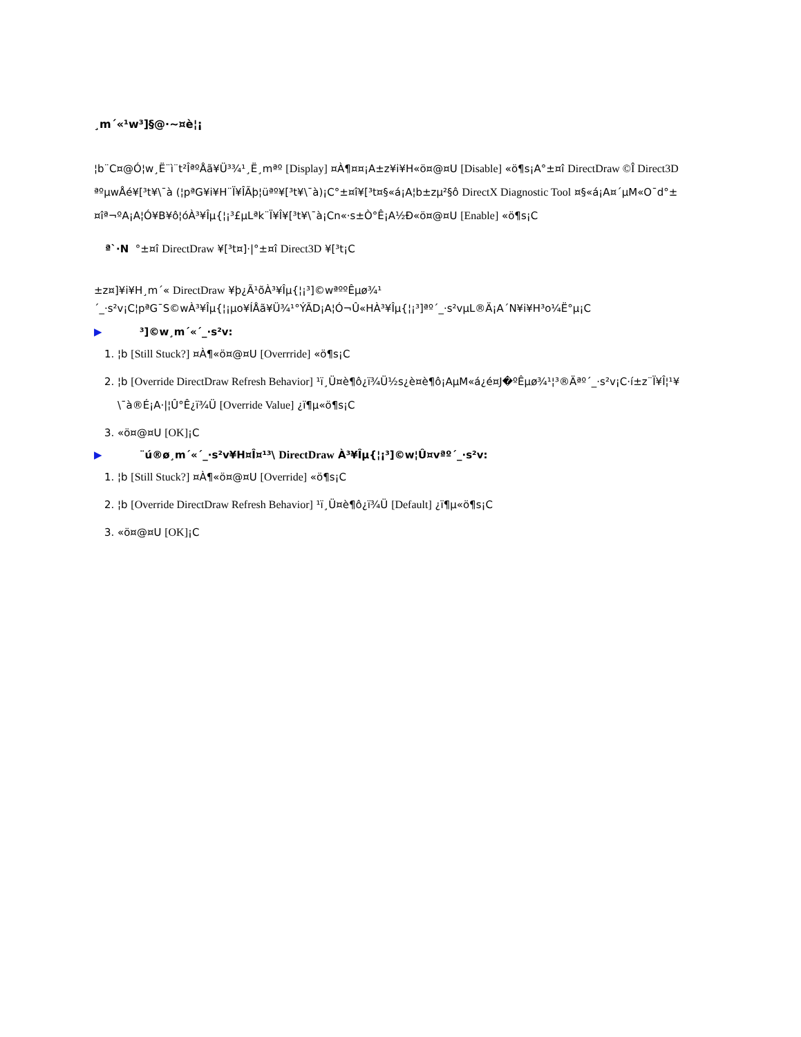¸m´«¹w³]§@·~¤è¦¡
¦b¨C¤@Ó¦w¸Ë¨ì¨t²Îªº­Åã¥Ü³¾¹¸Ë¸mªº [Display] ¤À¶¤¤¡A±z¥i¥H«ö¤@¤U [Disable] «ö¶s¡A°±¤î DirectDraw ©Î Direct3D ªºµwÅé¥[³t¥\¯à (¦pªG¥i¥H¨Ï¥ÎÃþ¦üªº¥[³t¥\¯à)¡C°±¤î¥[³t¤§«á¡A¦b±zµ²§ô DirectX Diagnostic Tool ¤§«á¡A¤´µM«O¯d°±¤îª¬ºA¡A¦Ó¥B¥ô¦óÀ³¥Îµ{¦¡³£µLªk¨Ï¥Î¥[³t¥\¯à¡Cn«·s±Ò°Ê¡A½Ð«ö¤@¤U [Enable] «ö¶s¡C
ª`·N °±¤î DirectDraw ¥[³t¤]·|°±¤î Direct3D ¥[³t¡C
±z¤]¥i¥H¸m´« DirectDraw ¥þ¿Ã¹õÀ³¥Îµ{¦¡³]©wªººÊµø¾¹ ´_·s²v¡C¦pªG¯S©wÀ³¥Îµ{¦¡µo¥ÍÅã¥Ü¾¹°ÝÃD¡A¦Ó¬Û«HÀ³¥Îµ{¦¡³]ªº´_·s²vµL®Ä¡A´N¥i¥H³o¼Ë°µ¡C
▶ ³]©w¸m´«´_·s²v:
1. ¦b [Still Stuck?] ¤À¶«ö¤@¤U [Overrride] «ö¶s¡C
2. ¦b [Override DirectDraw Refresh Behavior] ¹ï¸Ü¤è¶ô¿ï¾Ü½s¿è¤è¶ô¡AµM«á¿é¤J�ºÊµø¾¹¦³®Äªº´_·s²v¡C·í±z¨Ï¥Î¦¹¥\¯à®É¡A·|¦Û°Ê¿ï¾Ü [Override Value] ¿ï¶µ«ö¶s¡C
3. «ö¤@¤U [OK]¡C
▶ ¨ú®ø¸m´«´_·s²v¥H¤Î¤¹³\ DirectDraw À³¥Îµ{¦¡³]©w¦Û¤vªº´_·s²v:
1. ¦b [Still Stuck?] ¤À¶«ö¤@¤U [Override] «ö¶s¡C
2. ¦b [Override DirectDraw Refresh Behavior] ¹ï¸Ü¤è¶ô¿ï¾Ü [Default] ¿ï¶µ«ö¶s¡C
3. «ö¤@¤U [OK]¡C